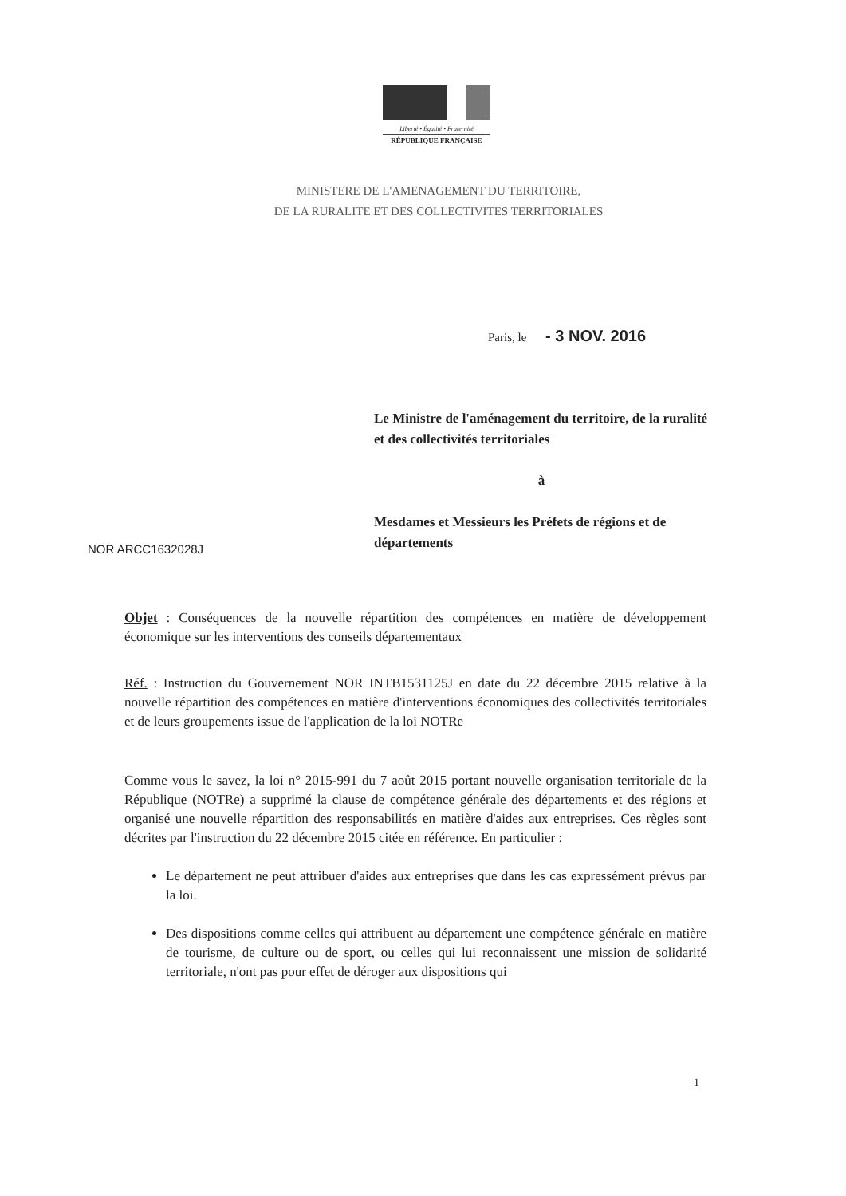Liberté • Égalité • Fraternité
RÉPUBLIQUE FRANÇAISE
MINISTERE DE L'AMENAGEMENT DU TERRITOIRE,
DE LA RURALITE ET DES COLLECTIVITES TERRITORIALES
Paris, le - 3 NOV. 2016
Le Ministre de l'aménagement du territoire, de la ruralité et des collectivités territoriales
à
Mesdames et Messieurs les Préfets de régions et de départements
NOR ARCC1632028J
Objet : Conséquences de la nouvelle répartition des compétences en matière de développement économique sur les interventions des conseils départementaux
Réf. : Instruction du Gouvernement NOR INTB1531125J en date du 22 décembre 2015 relative à la nouvelle répartition des compétences en matière d'interventions économiques des collectivités territoriales et de leurs groupements issue de l'application de la loi NOTRe
Comme vous le savez, la loi n° 2015-991 du 7 août 2015 portant nouvelle organisation territoriale de la République (NOTRe) a supprimé la clause de compétence générale des départements et des régions et organisé une nouvelle répartition des responsabilités en matière d'aides aux entreprises. Ces règles sont décrites par l'instruction du 22 décembre 2015 citée en référence. En particulier :
Le département ne peut attribuer d'aides aux entreprises que dans les cas expressément prévus par la loi.
Des dispositions comme celles qui attribuent au département une compétence générale en matière de tourisme, de culture ou de sport, ou celles qui lui reconnaissent une mission de solidarité territoriale, n'ont pas pour effet de déroger aux dispositions qui
1